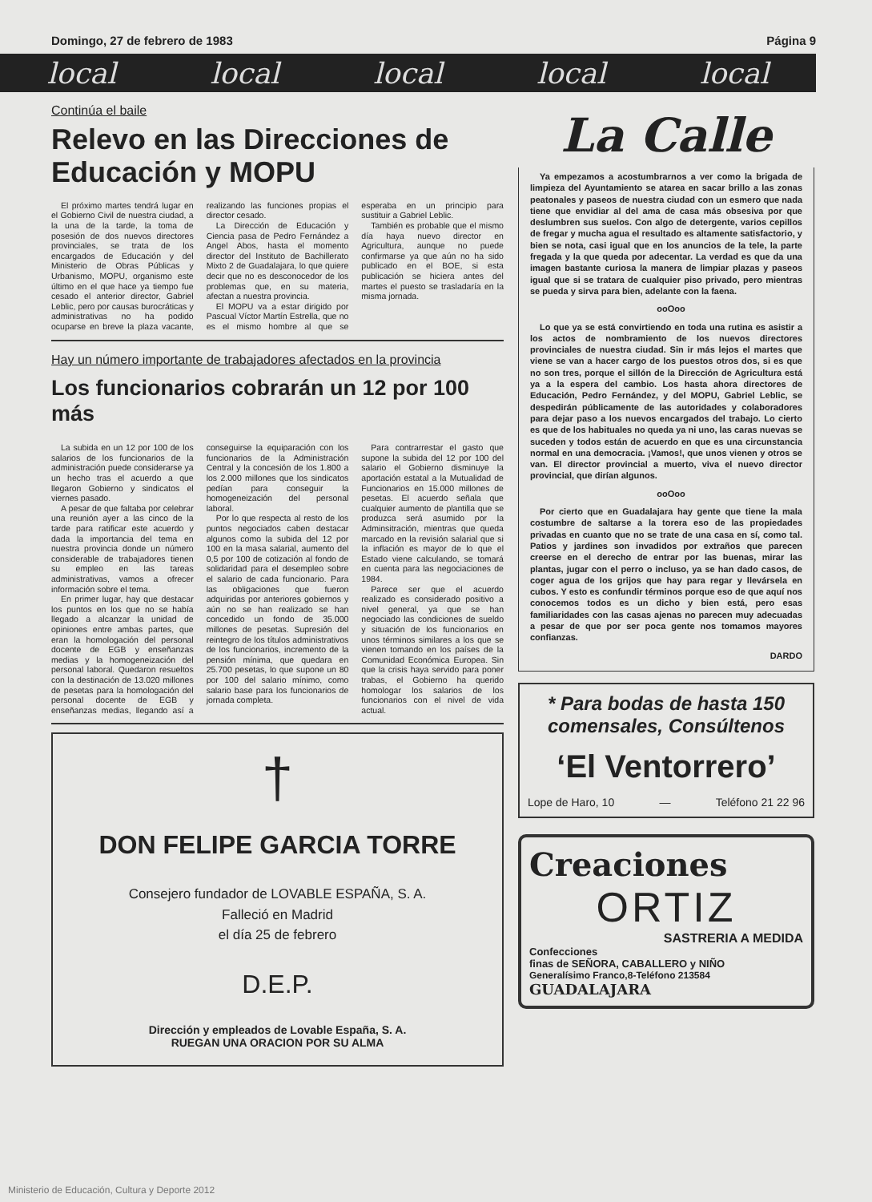Domingo, 27 de febrero de 1983 Página 9
local local local local local
Continúa el baile
Relevo en las Direcciones de Educación y MOPU
El próximo martes tendrá lugar en el Gobierno Civil de nuestra ciudad, a la una de la tarde, la toma de posesión de dos nuevos directores provinciales, se trata de los encargados de Educación y del Ministerio de Obras Públicas y Urbanismo, MOPU, organismo este último en el que hace ya tiempo fue cesado el anterior director, Gabriel Leblic, pero por causas burocráticas y administrativas no ha podido ocuparse en breve la plaza vacante, realizando las funciones propias el director cesado.
La Dirección de Educación y Ciencia pasa de Pedro Fernández a Angel Abos, hasta el momento director del Instituto de Bachillerato Mixto 2 de Guadalajara, lo que quiere decir que no es desconocedor de los problemas que, en su materia, afectan a nuestra provincia.
El MOPU va a estar dirigido por Pascual Víctor Martín Estrella, que no es el mismo hombre al que se esperaba en un principio para sustituir a Gabriel Leblic.
También es probable que el mismo día haya nuevo director en Agricultura, aunque no puede confirmarse ya que aún no ha sido publicado en el BOE, si esta publicación se hiciera antes del martes el puesto se trasladaría en la misma jornada.
Hay un número importante de trabajadores afectados en la provincia
Los funcionarios cobrarán un 12 por 100 más
La subida en un 12 por 100 de los salarios de los funcionarios de la administración puede considerarse ya un hecho tras el acuerdo a que llegaron Gobierno y sindicatos el viernes pasado.
A pesar de que faltaba por celebrar una reunión ayer a las cinco de la tarde para ratificar este acuerdo y dada la importancia del tema en nuestra provincia donde un número considerable de trabajadores tienen su empleo en las tareas administrativas, vamos a ofrecer información sobre el tema.
En primer lugar, hay que destacar los puntos en los que no se había llegado a alcanzar la unidad de opiniones entre ambas partes, que eran la homologación del personal docente de EGB y enseñanzas medias y la homogeneización del personal laboral. Quedaron resueltos con la destinación de 13.020 millones de pesetas para la homologación del personal docente de EGB y enseñanzas medias, llegando así a conseguirse la equiparación con los funcionarios de la Administración Central y la concesión de los 1.800 a los 2.000 millones que los sindicatos pedían para conseguir la homogeneización del personal laboral.
Por lo que respecta al resto de los puntos negociados caben destacar algunos como la subida del 12 por 100 en la masa salarial, aumento del 0,5 por 100 de cotización al fondo de solidaridad para el desempleo sobre el salario de cada funcionario. Para las obligaciones que fueron adquiridas por anteriores gobiernos y aún no se han realizado se han concedido un fondo de 35.000 millones de pesetas. Supresión del reintegro de los títulos administrativos de los funcionarios, incremento de la pensión mínima, que quedara en 25.700 pesetas, lo que supone un 80 por 100 del salario mínimo, como salario base para los funcionarios de jornada completa.
Para contrarrestar el gasto que supone la subida del 12 por 100 del salario el Gobierno disminuye la aportación estatal a la Mutualidad de Funcionarios en 15.000 millones de pesetas. El acuerdo señala que cualquier aumento de plantilla que se produzca será asumido por la Adminsitración, mientras que queda marcado en la revisión salarial que si la inflación es mayor de lo que el Estado viene calculando, se tomará en cuenta para las negociaciones de 1984.
Parece ser que el acuerdo realizado es considerado positivo a nivel general, ya que se han negociado las condiciones de sueldo y situación de los funcionarios en unos términos similares a los que se vienen tomando en los países de la Comunidad Económica Europea. Sin que la crisis haya servido para poner trabas, el Gobierno ha querido homologar los salarios de los funcionarios con el nivel de vida actual.
†
DON FELIPE GARCIA TORRE
Consejero fundador de LOVABLE ESPAÑA, S. A.
Falleció en Madrid
el día 25 de febrero
D.E.P.
Dirección y empleados de Lovable España, S. A.
RUEGAN UNA ORACION POR SU ALMA
La Calle
Ya empezamos a acostumbrarnos a ver como la brigada de limpieza del Ayuntamiento se atarea en sacar brillo a las zonas peatonales y paseos de nuestra ciudad con un esmero que nada tiene que envidiar al del ama de casa más obsesiva por que deslumbren sus suelos. Con algo de detergente, varios cepillos de fregar y mucha agua el resultado es altamente satisfactorio, y bien se nota, casi igual que en los anuncios de la tele, la parte fregada y la que queda por adecentar. La verdad es que da una imagen bastante curiosa la manera de limpiar plazas y paseos igual que si se tratara de cualquier piso privado, pero mientras se pueda y sirva para bien, adelante con la faena.
ooOoo
Lo que ya se está convirtiendo en toda una rutina es asistir a los actos de nombramiento de los nuevos directores provinciales de nuestra ciudad. Sin ir más lejos el martes que viene se van a hacer cargo de los puestos otros dos, si es que no son tres, porque el sillón de la Dirección de Agricultura está ya a la espera del cambio. Los hasta ahora directores de Educación, Pedro Fernández, y del MOPU, Gabriel Leblic, se despedirán públicamente de las autoridades y colaboradores para dejar paso a los nuevos encargados del trabajo. Lo cierto es que de los habituales no queda ya ni uno, las caras nuevas se suceden y todos están de acuerdo en que es una circunstancia normal en una democracia. ¡Vamos!, que unos vienen y otros se van. El director provincial a muerto, viva el nuevo director provincial, que dirían algunos.
ooOoo
Por cierto que en Guadalajara hay gente que tiene la mala costumbre de saltarse a la torera eso de las propiedades privadas en cuanto que no se trate de una casa en sí, como tal. Patios y jardines son invadidos por extraños que parecen creerse en el derecho de entrar por las buenas, mirar las plantas, jugar con el perro o incluso, ya se han dado casos, de coger agua de los grijos que hay para regar y llevársela en cubos. Y esto es confundir términos porque eso de que aquí nos conocemos todos es un dicho y bien está, pero esas familiaridades con las casas ajenas no parecen muy adecuadas a pesar de que por ser poca gente nos tomamos mayores confianzas.
DARDO
* Para bodas de hasta 150 comensales, Consúltenos
‘El Ventorrero’
Lope de Haro, 10 — Teléfono 21 22 96
Creaciones
ORTIZ
SASTRERIA A MEDIDA
Confecciones
finas de SEÑORA, CABALLERO y NIÑO
Generalísimo Franco,8-Teléfono 213584
GUADALAJARA
Ministerio de Educación, Cultura y Deporte 2012